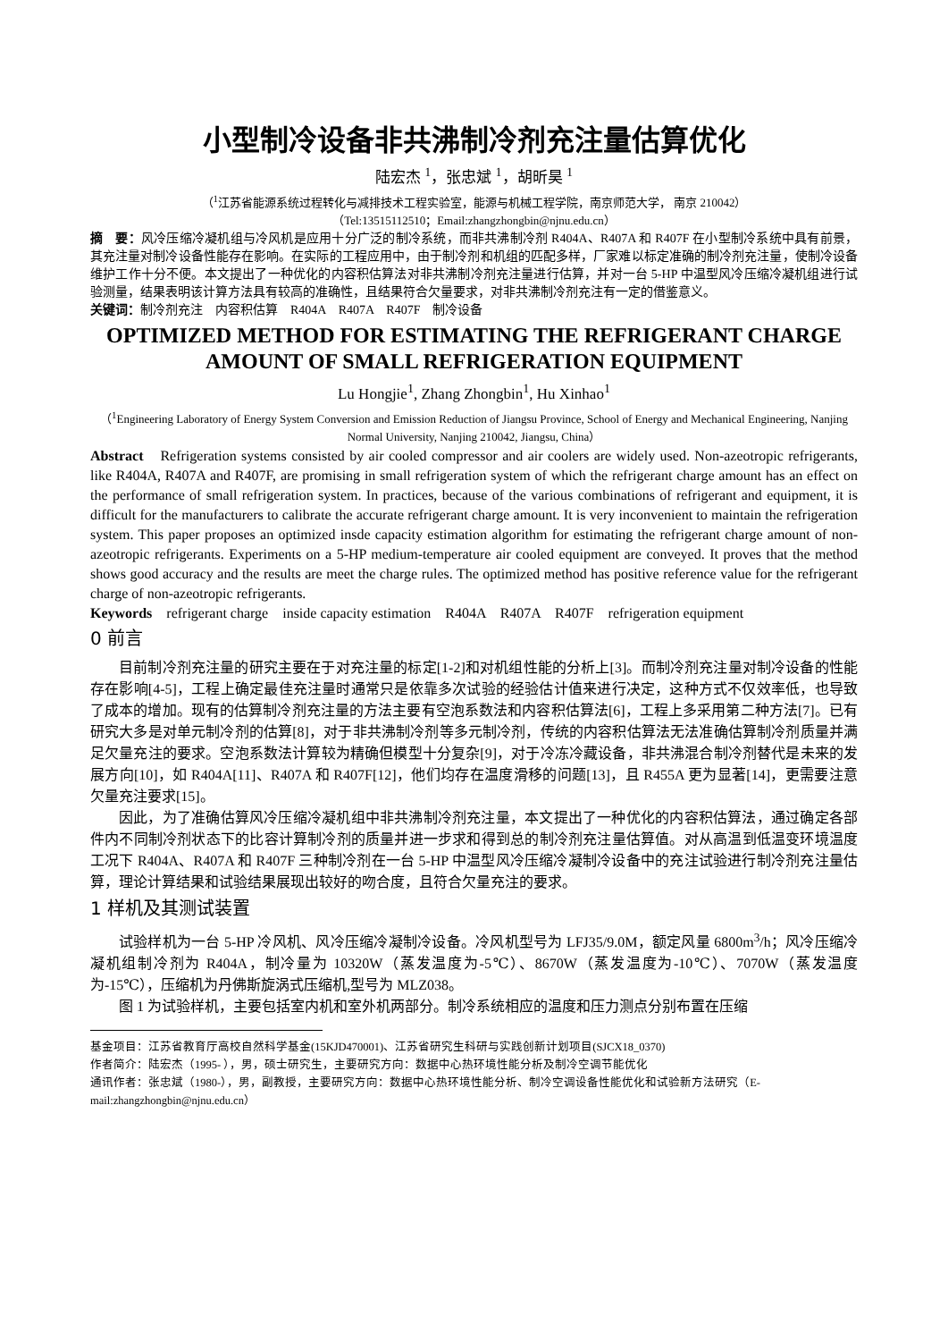小型制冷设备非共沸制冷剂充注量估算优化
陆宏杰 <sup>1</sup>，张忠斌 <sup>1</sup>，胡昕昊 <sup>1</sup>
（<sup>1</sup>江苏省能源系统过程转化与减排技术工程实验室，能源与机械工程学院，南京师范大学， 南京 210042）
（Tel:13515112510；Email:zhangzhongbin@njnu.edu.cn）
摘　要：风冷压缩冷凝机组与冷风机是应用十分广泛的制冷系统，而非共沸制冷剂 R404A、R407A 和 R407F 在小型制冷系统中具有前景，其充注量对制冷设备性能存在影响。在实际的工程应用中，由于制冷剂和机组的匹配多样，厂家难以标定准确的制冷剂充注量，使制冷设备维护工作十分不便。本文提出了一种优化的内容积估算法对非共沸制冷剂充注量进行估算，并对一台 5-HP 中温型风冷压缩冷凝机组进行试验测量，结果表明该计算方法具有较高的准确性，且结果符合欠量要求，对非共沸制冷剂充注有一定的借鉴意义。
关键词：制冷剂充注　内容积估算　R404A　R407A　R407F　制冷设备
OPTIMIZED METHOD FOR ESTIMATING THE REFRIGERANT CHARGE AMOUNT OF SMALL REFRIGERATION EQUIPMENT
Lu Hongjie<sup>1</sup>, Zhang Zhongbin<sup>1</sup>, Hu Xinhao<sup>1</sup>
（<sup>1</sup>Engineering Laboratory of Energy System Conversion and Emission Reduction of Jiangsu Province, School of Energy and Mechanical Engineering, Nanjing Normal University, Nanjing 210042, Jiangsu, China）
Abstract　Refrigeration systems consisted by air cooled compressor and air coolers are widely used. Non-azeotropic refrigerants, like R404A, R407A and R407F, are promising in small refrigeration system of which the refrigerant charge amount has an effect on the performance of small refrigeration system. In practices, because of the various combinations of refrigerant and equipment, it is difficult for the manufacturers to calibrate the accurate refrigerant charge amount. It is very inconvenient to maintain the refrigeration system. This paper proposes an optimized insde capacity estimation algorithm for estimating the refrigerant charge amount of non-azeotropic refrigerants. Experiments on a 5-HP medium-temperature air cooled equipment are conveyed. It proves that the method shows good accuracy and the results are meet the charge rules. The optimized method has positive reference value for the refrigerant charge of non-azeotropic refrigerants.
Keywords　refrigerant charge　inside capacity estimation　R404A　R407A　R407F　refrigeration equipment
0 前言
目前制冷剂充注量的研究主要在于对充注量的标定[1-2]和对机组性能的分析上[3]。而制冷剂充注量对制冷设备的性能存在影响[4-5]，工程上确定最佳充注量时通常只是依靠多次试验的经验估计值来进行决定，这种方式不仅效率低，也导致了成本的增加。现有的估算制冷剂充注量的方法主要有空泡系数法和内容积估算法[6]，工程上多采用第二种方法[7]。已有研究大多是对单元制冷剂的估算[8]，对于非共沸制冷剂等多元制冷剂，传统的内容积估算法无法准确估算制冷剂质量并满足欠量充注的要求。空泡系数法计算较为精确但模型十分复杂[9]，对于冷冻冷藏设备，非共沸混合制冷剂替代是未来的发展方向[10]，如 R404A[11]、R407A 和 R407F[12]，他们均存在温度滑移的问题[13]，且 R455A 更为显著[14]，更需要注意欠量充注要求[15]。
因此，为了准确估算风冷压缩冷凝机组中非共沸制冷剂充注量，本文提出了一种优化的内容积估算法，通过确定各部件内不同制冷剂状态下的比容计算制冷剂的质量并进一步求和得到总的制冷剂充注量估算值。对从高温到低温变环境温度工况下 R404A、R407A 和 R407F 三种制冷剂在一台 5-HP 中温型风冷压缩冷凝制冷设备中的充注试验进行制冷剂充注量估算，理论计算结果和试验结果展现出较好的吻合度，且符合欠量充注的要求。
1 样机及其测试装置
试验样机为一台 5-HP 冷风机、风冷压缩冷凝制冷设备。冷风机型号为 LFJ35/9.0M，额定风量 6800m<sup>3</sup>/h；风冷压缩冷凝机组制冷剂为 R404A，制冷量为 10320W（蒸发温度为-5℃）、8670W（蒸发温度为-10℃）、7070W（蒸发温度为-15℃），压缩机为丹佛斯旋涡式压缩机,型号为 MLZ038。
图 1 为试验样机，主要包括室内机和室外机两部分。制冷系统相应的温度和压力测点分别布置在压缩
基金项目：江苏省教育厅高校自然科学基金(15KJD470001)、江苏省研究生科研与实践创新计划项目(SJCX18_0370)
作者简介：陆宏杰（1995- ），男，硕士研究生，主要研究方向：数据中心热环境性能分析及制冷空调节能优化
通讯作者：张忠斌（1980-），男，副教授，主要研究方向：数据中心热环境性能分析、制冷空调设备性能优化和试验新方法研究（E-mail:zhangzhongbin@njnu.edu.cn）